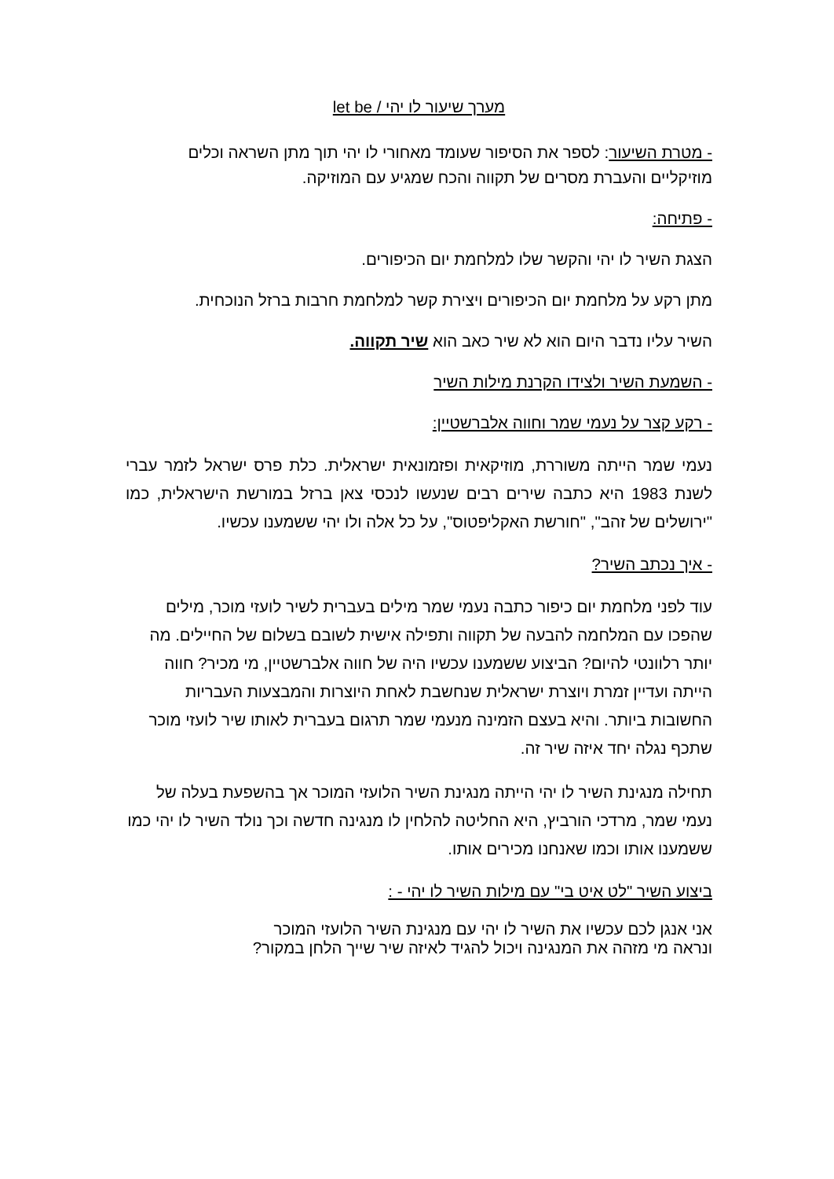מערך שיעור לו יהי / let be
- מטרת השיעור: לספר את הסיפור שעומד מאחורי לו יהי תוך מתן השראה וכלים מוזיקליים והעברת מסרים של תקווה והכח שמגיע עם המוזיקה.
- פתיחה:
הצגת השיר לו יהי והקשר שלו למלחמת יום הכיפורים.
מתן רקע על מלחמת יום הכיפורים ויצירת קשר למלחמת חרבות ברזל הנוכחית.
השיר עליו נדבר היום הוא לא שיר כאב הוא שיר תקווה.
- השמעת השיר ולצידו הקרנת מילות השיר
- רקע קצר על נעמי שמר וחווה אלברשטיין:
נעמי שמר הייתה משוררת, מוזיקאית ופזמונאית ישראלית. כלת פרס ישראל לזמר עברי לשנת 1983 היא כתבה שירים רבים שנעשו לנכסי צאן ברזל במורשת הישראלית, כמו "ירושלים של זהב", "חורשת האקליפטוס", על כל אלה ולו יהי ששמענו עכשיו.
- איך נכתב השיר?
עוד לפני מלחמת יום כיפור כתבה נעמי שמר מילים בעברית לשיר לועזי מוכר, מילים שהפכו עם המלחמה להבעה של תקווה ותפילה אישית לשובם בשלום של החיילים. מה יותר רלוונטי להיום? הביצוע ששמענו עכשיו היה של חווה אלברשטיין, מי מכיר? חווה הייתה ועדיין זמרת ויוצרת ישראלית שנחשבת לאחת היוצרות והמבצעות העבריות החשובות ביותר. והיא בעצם הזמינה מנעמי שמר תרגום בעברית לאותו שיר לועזי מוכר שתכף נגלה יחד איזה שיר זה.
תחילה מנגינת השיר לו יהי הייתה מנגינת השיר הלועזי המוכר אך בהשפעת בעלה של נעמי שמר, מרדכי הורביץ, היא החליטה להלחין לו מנגינה חדשה וכך נולד השיר לו יהי כמו ששמענו אותו וכמו שאנחנו מכירים אותו.
ביצוע השיר "לט איט בי" עם מילות השיר לו יהי - :
אני אנגן לכם עכשיו את השיר לו יהי עם מנגינת השיר הלועזי המוכר
ונראה מי מזהה את המנגינה ויכול להגיד לאיזה שיר שייך הלחן במקור?